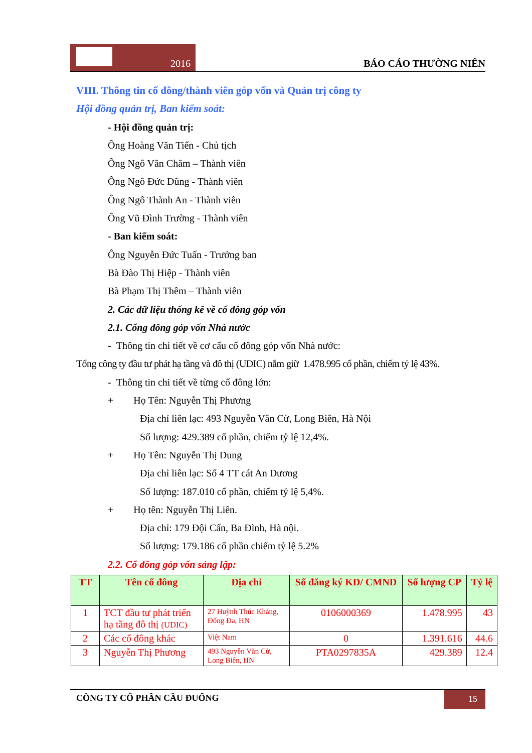2016
BÁO CÁO THƯỜNG NIÊN
VIII. Thông tin cổ đông/thành viên góp vốn và Quản trị công ty
Hội đồng quản trị, Ban kiểm soát:
- Hội đồng quản trị:
Ông Hoàng Văn Tiến - Chủ tịch
Ông Ngô Văn Chăm – Thành viên
Ông Ngô Đức Dũng - Thành viên
Ông Ngô Thành An - Thành viên
Ông Vũ Đình Trường - Thành viên
- Ban kiểm soát:
Ông Nguyễn Đức Tuấn - Trưởng ban
Bà Đào Thị Hiệp - Thành viên
Bà Phạm Thị Thêm – Thành viên
2. Các dữ liệu thống kê về cổ đông góp vốn
2.1. Cổng đông góp vốn Nhà nước
- Thông tin chi tiết về cơ cấu cổ đông góp vốn Nhà nước:
Tổng công ty đầu tư phát hạ tầng và đô thị (UDIC) nắm giữ 1.478.995 cổ phần, chiếm tỷ lệ 43%.
- Thông tin chi tiết về từng cổ đông lớn:
+ Họ Tên: Nguyễn Thị Phương
Địa chỉ liên lạc: 493 Nguyễn Văn Cừ, Long Biên, Hà Nội
Số lượng: 429.389 cổ phần, chiếm tỷ lệ 12,4%.
+ Họ Tên: Nguyễn Thị Dung
Địa chỉ liên lạc: Số 4 TT cát An Dương
Số lượng: 187.010 cổ phần, chiếm tỷ lệ 5,4%.
+ Họ tên: Nguyễn Thị Liên.
Địa chỉ: 179 Đội Cấn, Ba Đình, Hà nội.
Số lượng: 179.186 cổ phần chiếm tỷ lệ 5.2%
2.2. Cổ đông góp vốn sáng lập:
| TT | Tên cổ đông | Địa chỉ | Số đăng ký KD/ CMND | Số lượng CP | Tỷ lệ |
| --- | --- | --- | --- | --- | --- |
| 1 | TCT đầu tư phát triển hạ tầng đô thị (UDIC) | 27 Huỳnh Thúc Kháng, Đống Đa, HN | 0106000369 | 1.478.995 | 43 |
| 2 | Các cổ đông khác | Việt Nam | 0 | 1.391.616 | 44.6 |
| 3 | Nguyễn Thị Phương | 493 Nguyễn Văn Cừ, Long Biên, HN | PTA0297835A | 429.389 | 12.4 |
CÔNG TY CỔ PHẦN CẦU ĐUỐNG
15